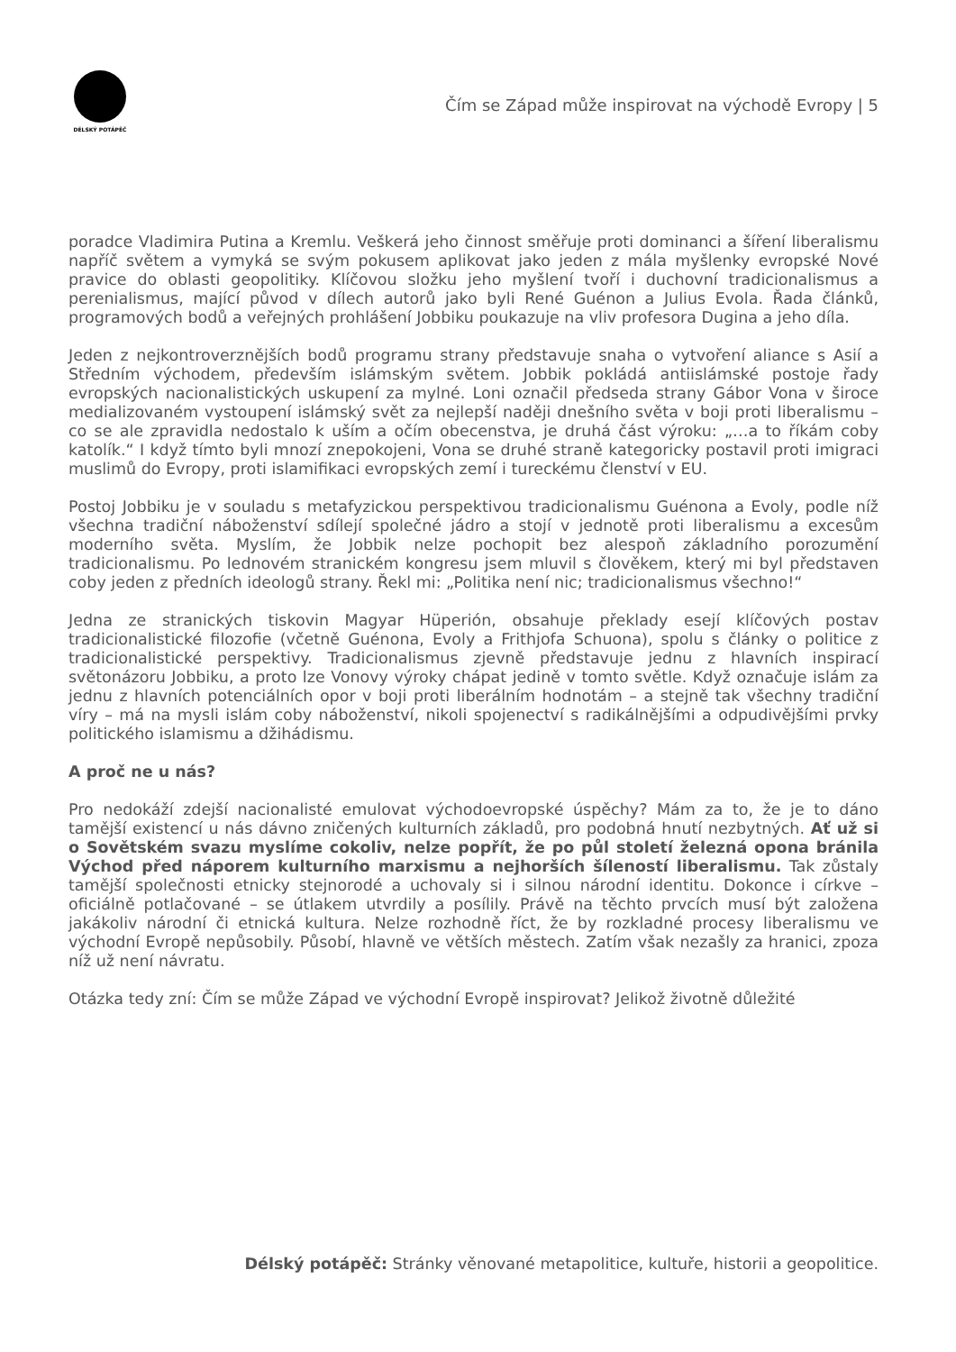DÉLSKÝ POTÁPĚČ
Čím se Západ může inspirovat na východě Evropy | 5
poradce Vladimira Putina a Kremlu. Veškerá jeho činnost směřuje proti dominanci a šíření liberalismu napříč světem a vymyká se svým pokusem aplikovat jako jeden z mála myšlenky evropské Nové pravice do oblasti geopolitiky. Klíčovou složku jeho myšlení tvoří i duchovní tradicionalismus a perenialismus, mající původ v dílech autorů jako byli René Guénon a Julius Evola. Řada článků, programových bodů a veřejných prohlášení Jobbiku poukazuje na vliv profesora Dugina a jeho díla.
Jeden z nejkontroverznějších bodů programu strany představuje snaha o vytvoření aliance s Asií a Středním východem, především islámským světem. Jobbik pokládá antiislámské postoje řady evropských nacionalistických uskupení za mylné. Loni označil předseda strany Gábor Vona v široce medializovaném vystoupení islámský svět za nejlepší naději dnešního světa v boji proti liberalismu – co se ale zpravidla nedostalo k uším a očím obecenstva, je druhá část výroku: „…a to říkám coby katolík.“ I když tímto byli mnozí znepokojeni, Vona se druhé straně kategoricky postavil proti imigraci muslimů do Evropy, proti islamifikaci evropských zemí i tureckému členství v EU.
Postoj Jobbiku je v souladu s metafyzickou perspektivou tradicionalismu Guénona a Evoly, podle níž všechna tradiční náboženství sdílejí společné jádro a stojí v jednotě proti liberalismu a excesům moderního světa. Myslím, že Jobbik nelze pochopit bez alespoň základního porozumění tradicionalismu. Po lednovém stranickém kongresu jsem mluvil s člověkem, který mi byl představen coby jeden z předních ideologů strany. Řekl mi: „Politika není nic; tradicionalismus všechno!“
Jedna ze stranických tiskovin Magyar Hüperión, obsahuje překlady esejí klíčových postav tradicionalistické filozofie (včetně Guénona, Evoly a Frithjofa Schuona), spolu s články o politice z tradicionalistické perspektivy. Tradicionalismus zjevně představuje jednu z hlavních inspirací světonázoru Jobbiku, a proto lze Vonovy výroky chápat jedině v tomto světle. Když označuje islám za jednu z hlavních potenciálních opor v boji proti liberálním hodnotám – a stejně tak všechny tradiční víry – má na mysli islám coby náboženství, nikoli spojenectví s radikálnějšími a odpudivějšími prvky politického islamismu a džihádismu.
A proč ne u nás?
Pro nedokáží zdejší nacionalisté emulovat východoevropské úspěchy? Mám za to, že je to dáno tamější existencí u nás dávno zničených kulturních základů, pro podobná hnutí nezbytných. Ať už si o Sovětském svazu myslíme cokoliv, nelze popřít, že po půl století železná opona bránila Východ před náporem kulturního marxismu a nejhorších šíleností liberalismu. Tak zůstaly tamější společnosti etnicky stejnorodé a uchovaly si i silnou národní identitu. Dokonce i církve – oficiálně potlačované – se útlakem utvrdily a posílily. Právě na těchto prvcích musí být založena jakákoliv národní či etnická kultura. Nelze rozhodně říct, že by rozkladné procesy liberalismu ve východní Evropě nepůsobily. Působí, hlavně ve větších městech. Zatím však nezašly za hranici, zpoza níž už není návratu.
Otázka tedy zní: Čím se může Západ ve východní Evropě inspirovat? Jelikož životně důležité
Délský potápěč: Stránky věnované metapolitice, kultuře, historii a geopolitice.